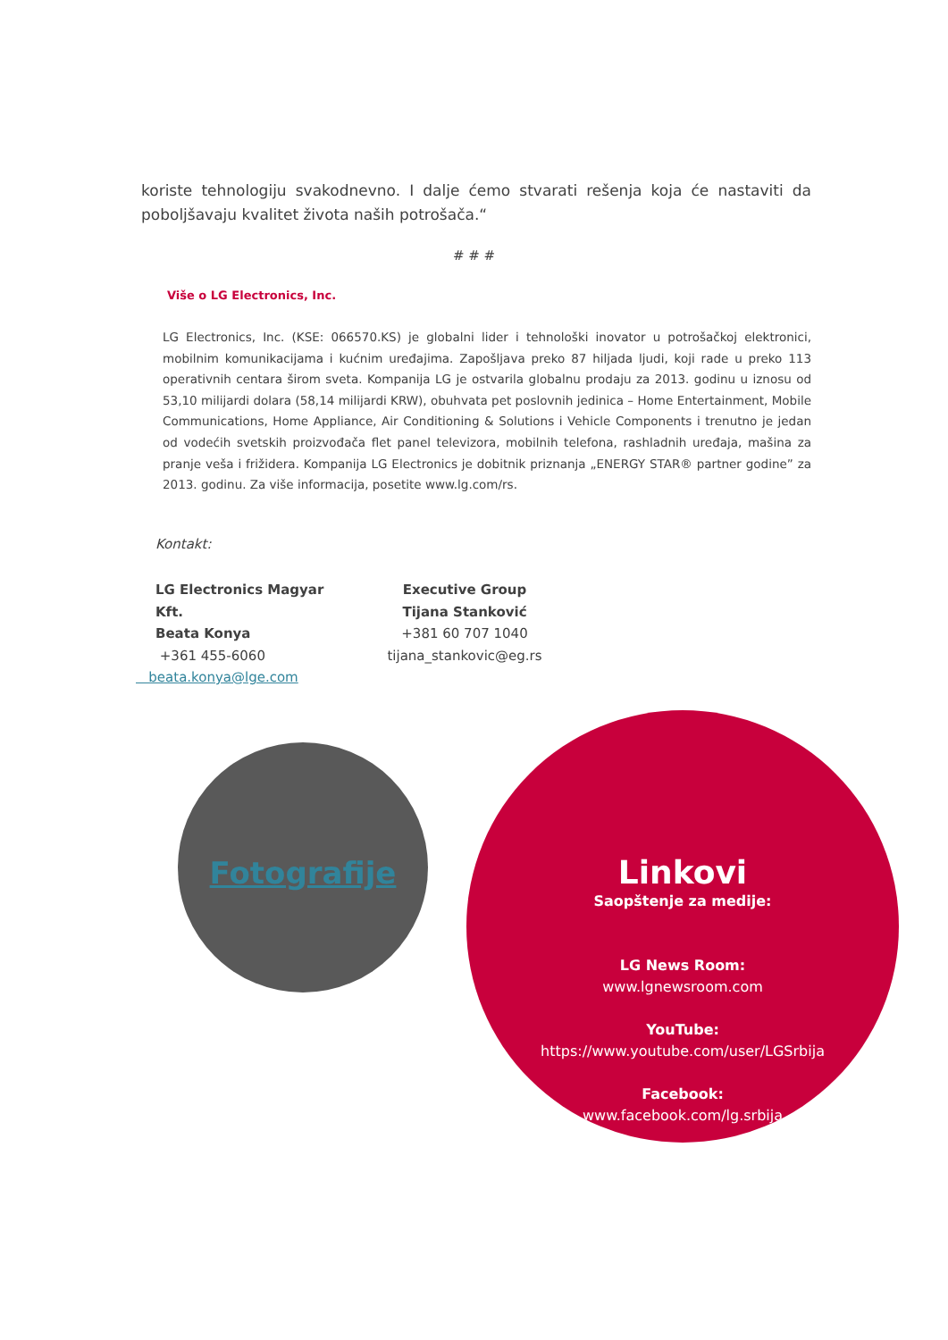koriste tehnologiju svakodnevno. I dalje ćemo stvarati rešenja koja će nastaviti da poboljšavaju kvalitet života naših potrošača.“
# # #
Više o LG Electronics, Inc.
LG Electronics, Inc. (KSE: 066570.KS) je globalni lider i tehnološki inovator u potrošačkoj elektronici, mobilnim komunikacijama i kućnim uređajima. Zapošljava preko 87 hiljada ljudi, koji rade u preko 113 operativnih centara širom sveta. Kompanija LG je ostvarila globalnu prodaju za 2013. godinu u iznosu od 53,10 milijardi dolara (58,14 milijardi KRW), obuhvata pet poslovnih jedinica – Home Entertainment, Mobile Communications, Home Appliance, Air Conditioning & Solutions i Vehicle Components i trenutno je jedan od vodećih svetskih proizvođača flet panel televizora, mobilnih telefona, rashladnih uređaja, mašina za pranje veša i frižidera. Kompanija LG Electronics je dobitnik priznanja „ENERGY STAR® partner godine” za 2013. godinu. Za više informacija, posetite www.lg.com/rs.
Kontakt:
LG Electronics Magyar Kft.
Beata Konya
+361 455-6060
beata.konya@lge.com
Executive Group
Tijana Stanković
+381 60 707 1040
tijana_stankovic@eg.rs
Fotografije
Linkovi
Saopštenje za medije:
LG News Room:
www.lgnewsroom.com
YouTube:
https://www.youtube.com/user/LGSrbija
Facebook:
www.facebook.com/lg.srbija